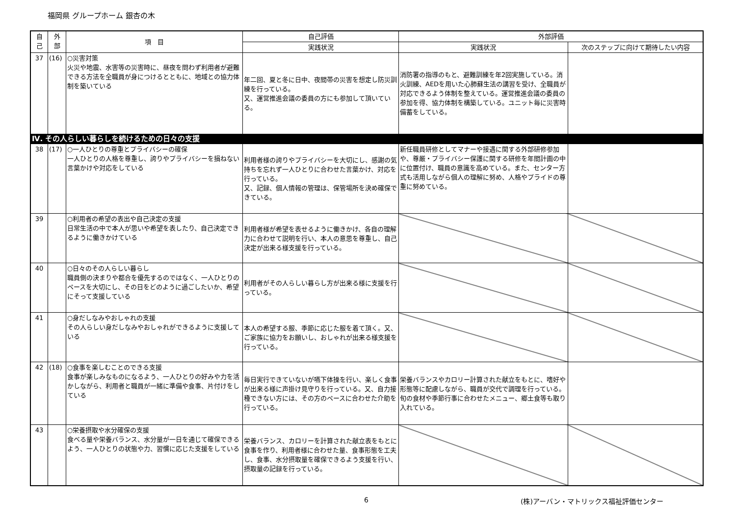福岡県 グループホーム 銀杏の木
| 自 己 | 外 部 | 項 目 | 自己評価 | 外部評価 | |
| --- | --- | --- | --- | --- | --- |
| | | | 実践状況 | 実践状況 | 次のステップに向けて期待したい内容 |
| 37 | (16) | ○災害対策 火災や地震、水害等の災害時に、昼夜を問わず利用者が避難できる方法を全職員が身につけるとともに、地域との協力体制を築いている | 年二回、夏と冬に日中、夜間帯の災害を想定し防災訓練を行っている。 又、運営推進会議の委員の方にも参加して頂いている。 | 消防署の指導のもと、避難訓練を年2回実施している。消火訓練、AEDを用いた心肺蘇生法の講習を受け、全職員が対応できるよう体制を整えている。運営推進会議の委員の参加を得、協力体制を構築している。ユニット毎に災害時備蓄をしている。 | |
| Ⅳ. その人らしい暮らしを続けるための日々の支援 | | | | | |
| 38 | (17) | ○一人ひとりの尊重とプライバシーの確保 一人ひとりの人格を尊重し、誇りやプライバシーを損ねない言葉かけや対応をしている | 利用者様の誇りやプライバシーを大切にし、感謝の気持ちを忘れず一人ひとりに合わせた言葉かけ、対応を行っている。 又、記録、個人情報の管理は、保管場所を決め確保できている。 | 新任職員研修としてマナーや接遇に関する外部研修参加や、尊厳・プライバシー保護に関する研修を年間計画の中に位置付け、職員の意識を高めている。また、センター方式も活用しながら個人の理解に努め、人格やプライドの尊重に努めている。 | |
| 39 | | ○利用者の希望の表出や自己決定の支援 日常生活の中で本人が思いや希望を表したり、自己決定できるように働きかけている | 利用者様が希望を表せるように働きかけ、各自の理解力に合わせて説明を行い、本人の意思を尊重し、自己決定が出来る様支援を行っている。 | | |
| 40 | | ○日々のその人らしい暮らし 職員側の決まりや都合を優先するのではなく、一人ひとりのペースを大切にし、その日をどのように過ごしたいか、希望にそって支援している | 利用者がその人らしい暮らし方が出来る様に支援を行っている。 | | |
| 41 | | ○身だしなみやおしゃれの支援 その人らしい身だしなみやおしゃれができるように支援している | 本人の希望する服、季節に応じた服を着て頂く。又、ご家族に協力をお願いし、おしゃれが出来る様支援を行っている。 | | |
| 42 | (18) | ○食事を楽しむことのできる支援 食事が楽しみなものになるよう、一人ひとりの好みや力を活かしながら、利用者と職員が一緒に準備や食事、片付けをしている | 毎日実行できていないが嚥下体操を行い、楽しく食事が出来る様に声掛け見守りを行っている。又、自力接種できない方には、その方のペースに合わせた介助を行っている。 | 栄養バランスやカロリー計算された献立をもとに、嗜好や形態等に配慮しながら、職員が交代で調理を行っている。旬の食材や季節行事に合わせたメニュー、郷土食等も取り入れている。 | |
| 43 | | ○栄養摂取や水分確保の支援 食べる量や栄養バランス、水分量が一日を通じて確保できるよう、一人ひとりの状態や力、習慣に応じた支援をしている | 栄養バランス、カロリーを計算された献立表をもとに食事を作り、利用者様に合わせた量、食事形態を工夫し、食事、水分摂取量を確保できるよう支援を行い、摂取量の記録を行っている。 | | |
6 (株)アーバン・マトリックス福祉評価センター